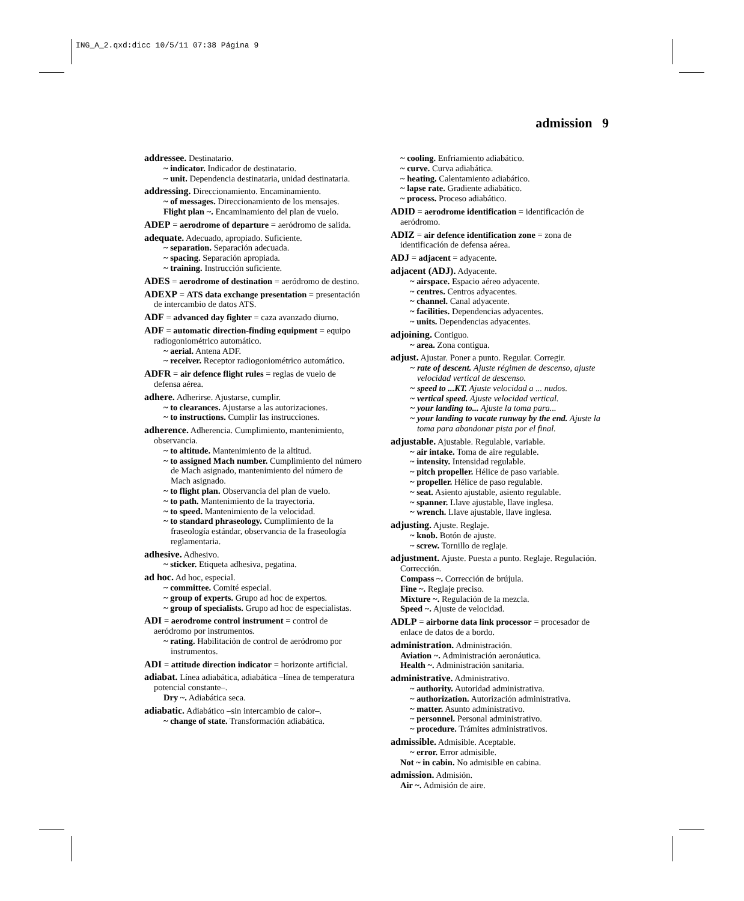ING_A_2.qxd:dicc 10/5/11 07:38 Página 9
admission 9
addressee. Destinatario.
~ indicator. Indicador de destinatario.
~ unit. Dependencia destinataria, unidad destinataria.
addressing. Direccionamiento. Encaminamiento.
~ of messages. Direccionamiento de los mensajes.
Flight plan ~. Encaminamiento del plan de vuelo.
ADEP = aerodrome of departure = aeródromo de salida.
adequate. Adecuado, apropiado. Suficiente.
~ separation. Separación adecuada.
~ spacing. Separación apropiada.
~ training. Instrucción suficiente.
ADES = aerodrome of destination = aeródromo de destino.
ADEXP = ATS data exchange presentation = presentación de intercambio de datos ATS.
ADF = advanced day fighter = caza avanzado diurno.
ADF = automatic direction-finding equipment = equipo radiogoniométrico automático.
~ aerial. Antena ADF.
~ receiver. Receptor radiogoniométrico automático.
ADFR = air defence flight rules = reglas de vuelo de defensa aérea.
adhere. Adherirse. Ajustarse, cumplir.
~ to clearances. Ajustarse a las autorizaciones.
~ to instructions. Cumplir las instrucciones.
adherence. Adherencia. Cumplimiento, mantenimiento, observancia.
~ to altitude. Mantenimiento de la altitud.
~ to assigned Mach number. Cumplimiento del número de Mach asignado, mantenimiento del número de Mach asignado.
~ to flight plan. Observancia del plan de vuelo.
~ to path. Mantenimiento de la trayectoria.
~ to speed. Mantenimiento de la velocidad.
~ to standard phraseology. Cumplimiento de la fraseología estándar, observancia de la fraseología reglamentaria.
adhesive. Adhesivo.
~ sticker. Etiqueta adhesiva, pegatina.
ad hoc. Ad hoc, especial.
~ committee. Comité especial.
~ group of experts. Grupo ad hoc de expertos.
~ group of specialists. Grupo ad hoc de especialistas.
ADI = aerodrome control instrument = control de aeródromo por instrumentos.
~ rating. Habilitación de control de aeródromo por instrumentos.
ADI = attitude direction indicator = horizonte artificial.
adiabat. Línea adiabática, adiabática –línea de temperatura potencial constante–.
Dry ~. Adiabática seca.
adiabatic. Adiabático –sin intercambio de calor–.
~ change of state. Transformación adiabática.
~ cooling. Enfriamiento adiabático.
~ curve. Curva adiabática.
~ heating. Calentamiento adiabático.
~ lapse rate. Gradiente adiabático.
~ process. Proceso adiabático.
ADID = aerodrome identification = identificación de aeródromo.
ADIZ = air defence identification zone = zona de identificación de defensa aérea.
ADJ = adjacent = adyacente.
adjacent (ADJ). Adyacente.
~ airspace. Espacio aéreo adyacente.
~ centres. Centros adyacentes.
~ channel. Canal adyacente.
~ facilities. Dependencias adyacentes.
~ units. Dependencias adyacentes.
adjoining. Contiguo.
~ area. Zona contigua.
adjust. Ajustar. Poner a punto. Regular. Corregir.
~ rate of descent. Ajuste régimen de descenso, ajuste velocidad vertical de descenso.
~ speed to ...KT. Ajuste velocidad a ... nudos.
~ vertical speed. Ajuste velocidad vertical.
~ your landing to... Ajuste la toma para...
~ your landing to vacate runway by the end. Ajuste la toma para abandonar pista por el final.
adjustable. Ajustable. Regulable, variable.
~ air intake. Toma de aire regulable.
~ intensity. Intensidad regulable.
~ pitch propeller. Hélice de paso variable.
~ propeller. Hélice de paso regulable.
~ seat. Asiento ajustable, asiento regulable.
~ spanner. Llave ajustable, llave inglesa.
~ wrench. Llave ajustable, llave inglesa.
adjusting. Ajuste. Reglaje.
~ knob. Botón de ajuste.
~ screw. Tornillo de reglaje.
adjustment. Ajuste. Puesta a punto. Reglaje. Regulación. Corrección.
Compass ~. Corrección de brújula.
Fine ~. Reglaje preciso.
Mixture ~. Regulación de la mezcla.
Speed ~. Ajuste de velocidad.
ADLP = airborne data link processor = procesador de enlace de datos de a bordo.
administration. Administración.
Aviation ~. Administración aeronáutica.
Health ~. Administración sanitaria.
administrative. Administrativo.
~ authority. Autoridad administrativa.
~ authorization. Autorización administrativa.
~ matter. Asunto administrativo.
~ personnel. Personal administrativo.
~ procedure. Trámites administrativos.
admissible. Admisible. Aceptable.
~ error. Error admisible.
Not ~ in cabin. No admisible en cabina.
admission. Admisión.
Air ~. Admisión de aire.